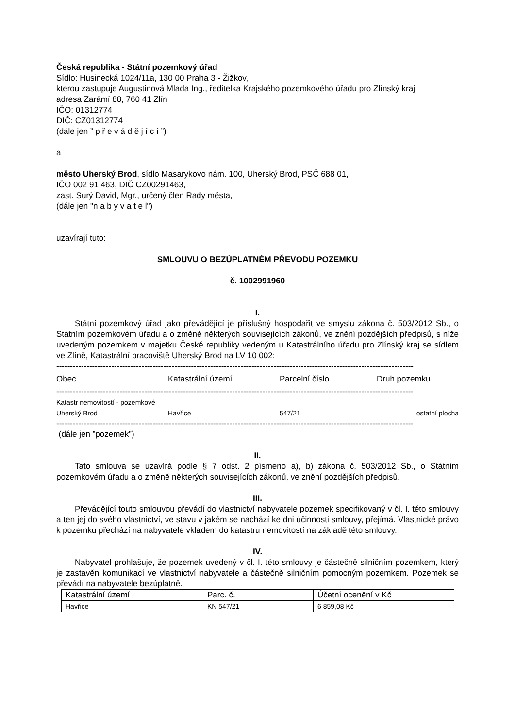Česká republika - Státní pozemkový úřad
Sídlo: Husinecká 1024/11a, 130 00 Praha 3 - Žižkov,
kterou zastupuje Augustinová Mlada Ing., ředitelka Krajského pozemkového úřadu pro Zlínský kraj
adresa Zarámí 88, 760 41 Zlín
IČO: 01312774
DIČ: CZ01312774
(dále jen ” p ř e v á d ě j í c í ”)
a
město Uherský Brod, sídlo Masarykovo nám. 100, Uherský Brod, PSČ 688 01,
IČO 002 91 463, DIČ CZ00291463,
zast. Surý David, Mgr., určený člen Rady města,
(dále jen "n a b y v a t e l")
uzavírají tuto:
SMLOUVU O BEZÚPLATNÉM PŘEVODU POZEMKU
č. 1002991960
I.
Státní pozemkový úřad jako převádějící je příslušný hospodařit ve smyslu zákona č. 503/2012 Sb., o Státním pozemkovém úřadu a o změně některých souvisejících zákonů, ve znění pozdějších předpisů, s níže uvedeným pozemkem v majetku České republiky vedeným u Katastrálního úřadu pro Zlínský kraj se sídlem ve Zlíně, Katastrální pracoviště Uherský Brod na LV 10 002:
----------------------------------------------------------------------------------------------------------------------------------
| Obec | Katastrální území | Parcelní číslo | Druh pozemku |
| --- | --- | --- | --- |
----------------------------------------------------------------------------------------------------------------------------------
| Katastr nemovitostí - pozemkové | | | |
| Uherský Brod | Havřice | 547/21 | ostatní plocha |
----------------------------------------------------------------------------------------------------------------------------------
(dále jen ”pozemek”)
II.
Tato smlouva se uzavírá podle § 7 odst. 2 písmeno a), b) zákona č. 503/2012 Sb., o Státním pozemkovém úřadu a o změně některých souvisejících zákonů, ve znění pozdějších předpisů.
III.
Převádějící touto smlouvou převádí do vlastnictví nabyvatele pozemek specifikovaný v čl. I. této smlouvy a ten jej do svého vlastnictví, ve stavu v jakém se nachází ke dni účinnosti smlouvy, přejímá. Vlastnické právo k pozemku přechází na nabyvatele vkladem do katastru nemovitostí na základě této smlouvy.
IV.
Nabyvatel prohlašuje, že pozemek uvedený v čl. I. této smlouvy je částečně silničním pozemkem, který je zastavěn komunikací ve vlastnictví nabyvatele a částečně silničním pomocným pozemkem. Pozemek se převádí na nabyvatele bezúplatně.
| Katastrální území | Parc. č. | Účetní ocenění v Kč |
| --- | --- | --- |
| Havřice | KN 547/21 | 6 859,08 Kč |